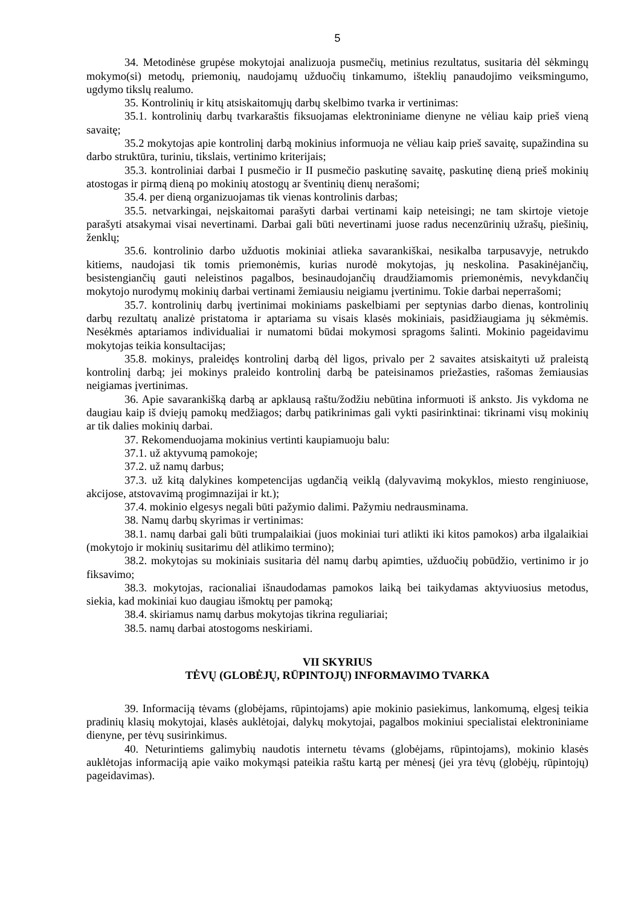5
34. Metodinėse grupėse mokytojai analizuoja pusmečių, metinius rezultatus, susitaria dėl sėkmingų mokymo(si) metodų, priemonių, naudojamų užduočių tinkamumo, išteklių panaudojimo veiksmingumo, ugdymo tikslų realumo.
35. Kontrolinių ir kitų atsiskaitomųjų darbų skelbimo tvarka ir vertinimas:
35.1. kontrolinių darbų tvarkaraštis fiksuojamas elektroniniame dienyne ne vėliau kaip prieš vieną savaitę;
35.2 mokytojas apie kontrolinį darbą mokinius informuoja ne vėliau kaip prieš savaitę, supažindina su darbo struktūra, turiniu, tikslais, vertinimo kriterijais;
35.3. kontroliniai darbai I pusmečio ir II pusmečio paskutinę savaitę, paskutinę dieną prieš mokinių atostogas ir pirmą dieną po mokinių atostogų ar šventinių dienų nerašomi;
35.4. per dieną organizuojamas tik vienas kontrolinis darbas;
35.5. netvarkingai, neįskaitomai parašyti darbai vertinami kaip neteisingi; ne tam skirtoje vietoje parašyti atsakymai visai nevertinami. Darbai gali būti nevertinami juose radus necenzūrinių užrašų, piešinių, ženklų;
35.6. kontrolinio darbo užduotis mokiniai atlieka savarankiškai, nesikalba tarpusavyje, netrukdo kitiems, naudojasi tik tomis priemonėmis, kurias nurodė mokytojas, jų neskolina. Pasakinėjančių, besistengiančių gauti neleistinos pagalbos, besinaudojančių draudžiamomis priemonėmis, nevykdančių mokytojo nurodymų mokinių darbai vertinami žemiausiu neigiamu įvertinimu. Tokie darbai neperrašomi;
35.7. kontrolinių darbų įvertinimai mokiniams paskelbiami per septynias darbo dienas, kontrolinių darbų rezultatų analizė pristatoma ir aptariama su visais klasės mokiniais, pasidžiaugiama jų sėkmėmis. Nesėkmės aptariamos individualiai ir numatomi būdai mokymosi spragoms šalinti. Mokinio pageidavimu mokytojas teikia konsultacijas;
35.8. mokinys, praleidęs kontrolinį darbą dėl ligos, privalo per 2 savaites atsiskaityti už praleistą kontrolinį darbą; jei mokinys praleido kontrolinį darbą be pateisinamos priežasties, rašomas žemiausias neigiamas įvertinimas.
36. Apie savarankišką darbą ar apklausą raštu/žodžiu nebūtina informuoti iš anksto. Jis vykdoma ne daugiau kaip iš dviejų pamokų medžiagos; darbų patikrinimas gali vykti pasirinktinai: tikrinami visų mokinių ar tik dalies mokinių darbai.
37. Rekomenduojama mokinius vertinti kaupiamuoju balu:
37.1. už aktyvumą pamokoje;
37.2. už namų darbus;
37.3. už kitą dalykines kompetencijas ugdančią veiklą (dalyvavimą mokyklos, miesto renginiuose, akcijose, atstovavimą progimnazijai ir kt.);
37.4. mokinio elgesys negali būti pažymio dalimi. Pažymiu nedrausminama.
38. Namų darbų skyrimas ir vertinimas:
38.1. namų darbai gali būti trumpalaikiai (juos mokiniai turi atlikti iki kitos pamokos) arba ilgalaikiai (mokytojo ir mokinių susitarimu dėl atlikimo termino);
38.2. mokytojas su mokiniais susitaria dėl namų darbų apimties, užduočių pobūdžio, vertinimo ir jo fiksavimo;
38.3. mokytojas, racionaliai išnaudodamas pamokos laiką bei taikydamas aktyviuosius metodus, siekia, kad mokiniai kuo daugiau išmoktų per pamoką;
38.4. skiriamus namų darbus mokytojas tikrina reguliariai;
38.5. namų darbai atostogoms neskiriami.
VII SKYRIUS
TĖVŲ (GLOBĖJŲ, RŪPINTOJŲ) INFORMAVIMO TVARKA
39. Informaciją tėvams (globėjams, rūpintojams) apie mokinio pasiekimus, lankomumą, elgesį teikia pradinių klasių mokytojai, klasės auklėtojai, dalykų mokytojai, pagalbos mokiniui specialistai elektroniniame dienyne, per tėvų susirinkimus.
40. Neturintiems galimybių naudotis internetu tėvams (globėjams, rūpintojams), mokinio klasės auklėtojas informaciją apie vaiko mokymąsi pateikia raštu kartą per mėnesį (jei yra tėvų (globėjų, rūpintojų) pageidavimas).